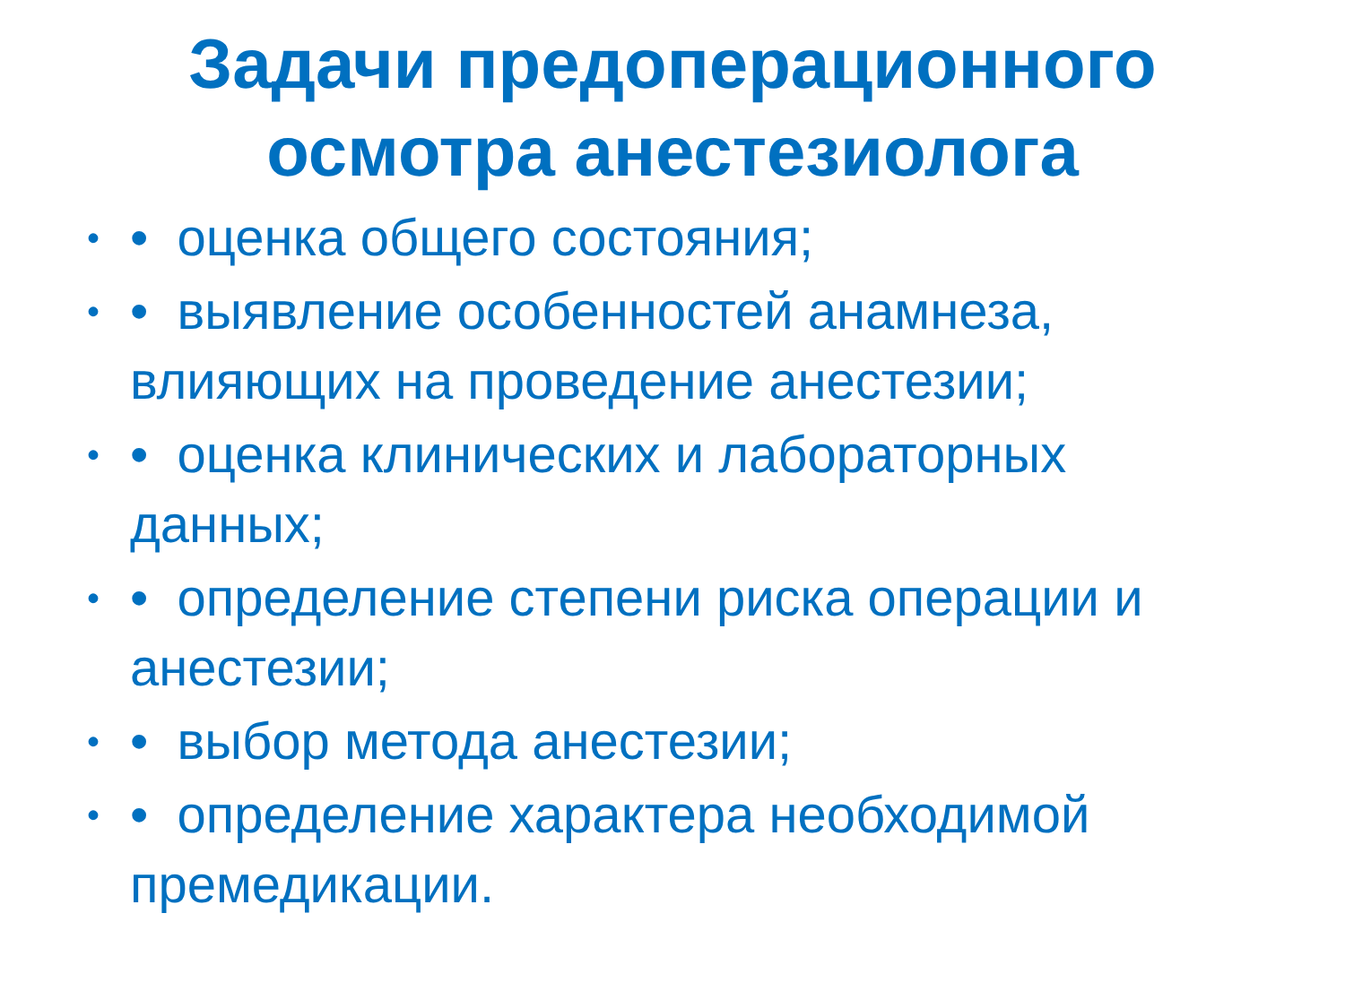Задачи предоперационного
осмотра анестезиолога
• • оценка общего состояния;
• • выявление особенностей анамнеза, влияющих на проведение анестезии;
• • оценка клинических и лабораторных данных;
• • определение степени риска операции и анестезии;
• • выбор метода анестезии;
• • определение характера необходимой премедикации.